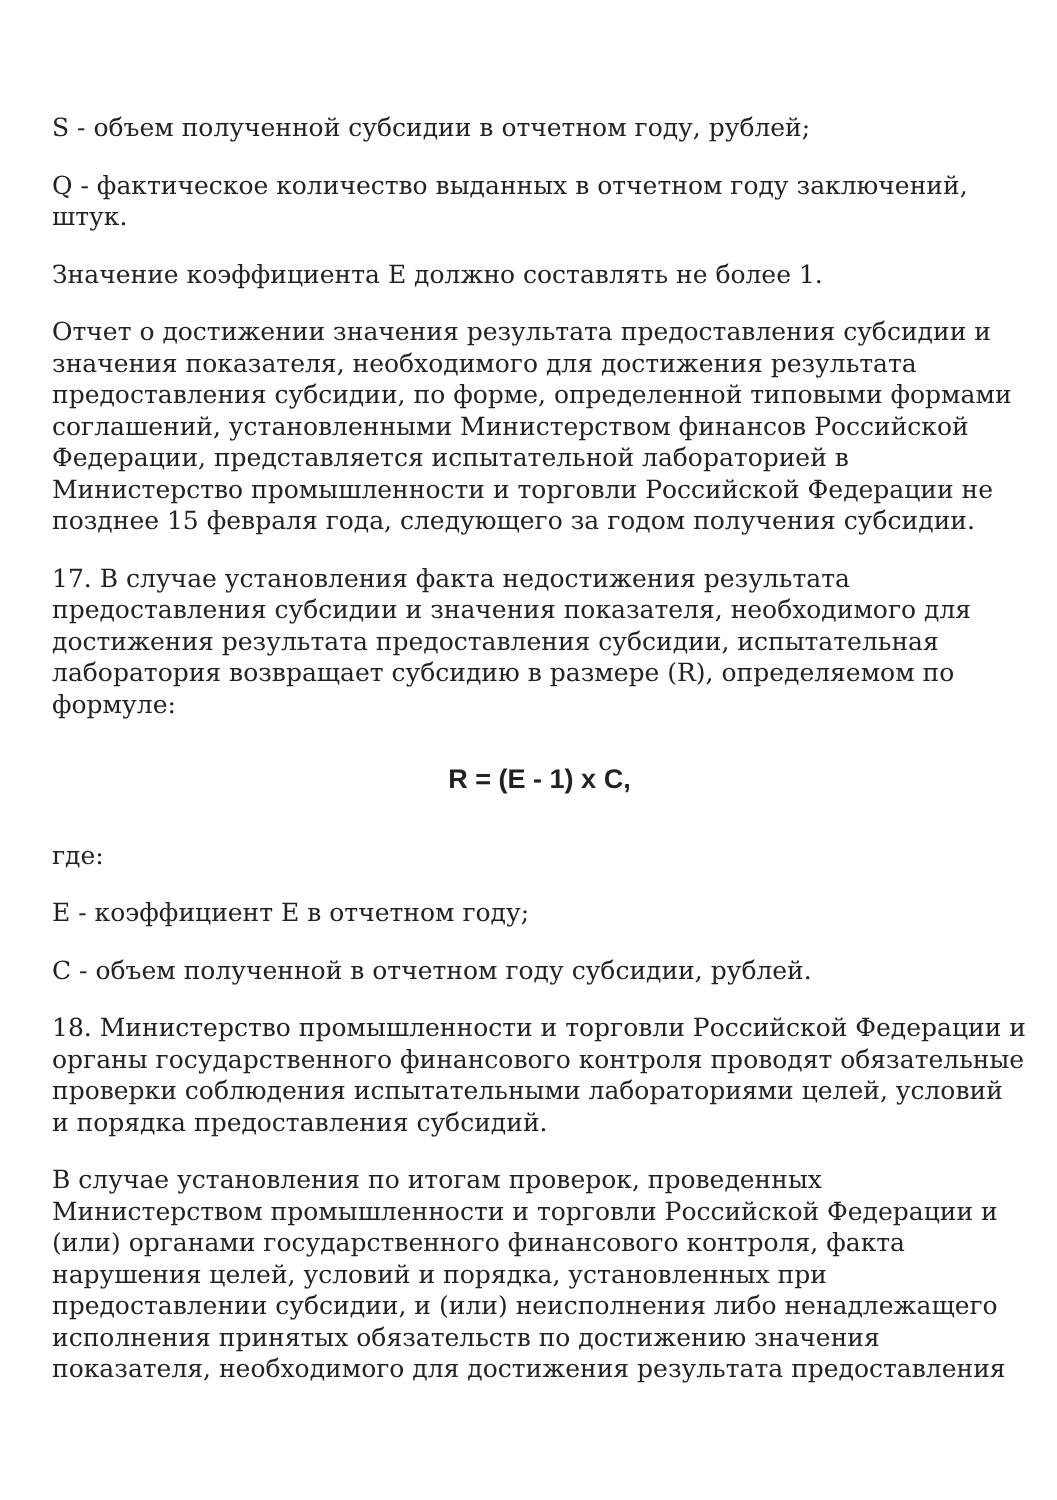S - объем полученной субсидии в отчетном году, рублей;
Q - фактическое количество выданных в отчетном году заключений, штук.
Значение коэффициента E должно составлять не более 1.
Отчет о достижении значения результата предоставления субсидии и значения показателя, необходимого для достижения результата предоставления субсидии, по форме, определенной типовыми формами соглашений, установленными Министерством финансов Российской Федерации, представляется испытательной лабораторией в Министерство промышленности и торговли Российской Федерации не позднее 15 февраля года, следующего за годом получения субсидии.
17. В случае установления факта недостижения результата предоставления субсидии и значения показателя, необходимого для достижения результата предоставления субсидии, испытательная лаборатория возвращает субсидию в размере (R), определяемом по формуле:
R = (E - 1) x C,
где:
E - коэффициент E в отчетном году;
C - объем полученной в отчетном году субсидии, рублей.
18. Министерство промышленности и торговли Российской Федерации и органы государственного финансового контроля проводят обязательные проверки соблюдения испытательными лабораториями целей, условий и порядка предоставления субсидий.
В случае установления по итогам проверок, проведенных Министерством промышленности и торговли Российской Федерации и (или) органами государственного финансового контроля, факта нарушения целей, условий и порядка, установленных при предоставлении субсидии, и (или) неисполнения либо ненадлежащего исполнения принятых обязательств по достижению значения показателя, необходимого для достижения результата предоставления